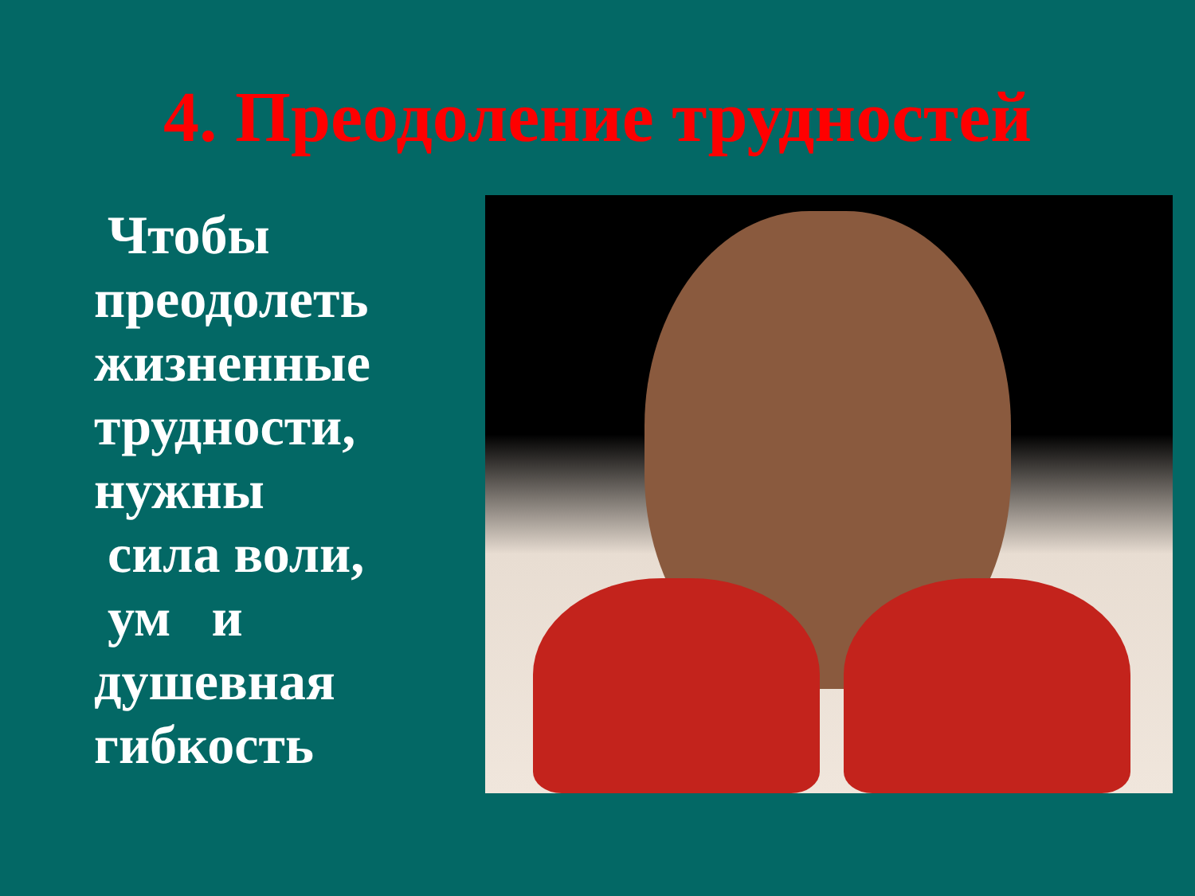4. Преодоление трудностей
Чтобы преодолеть жизненные трудности, нужны
сила воли,
ум и душевная гибкость